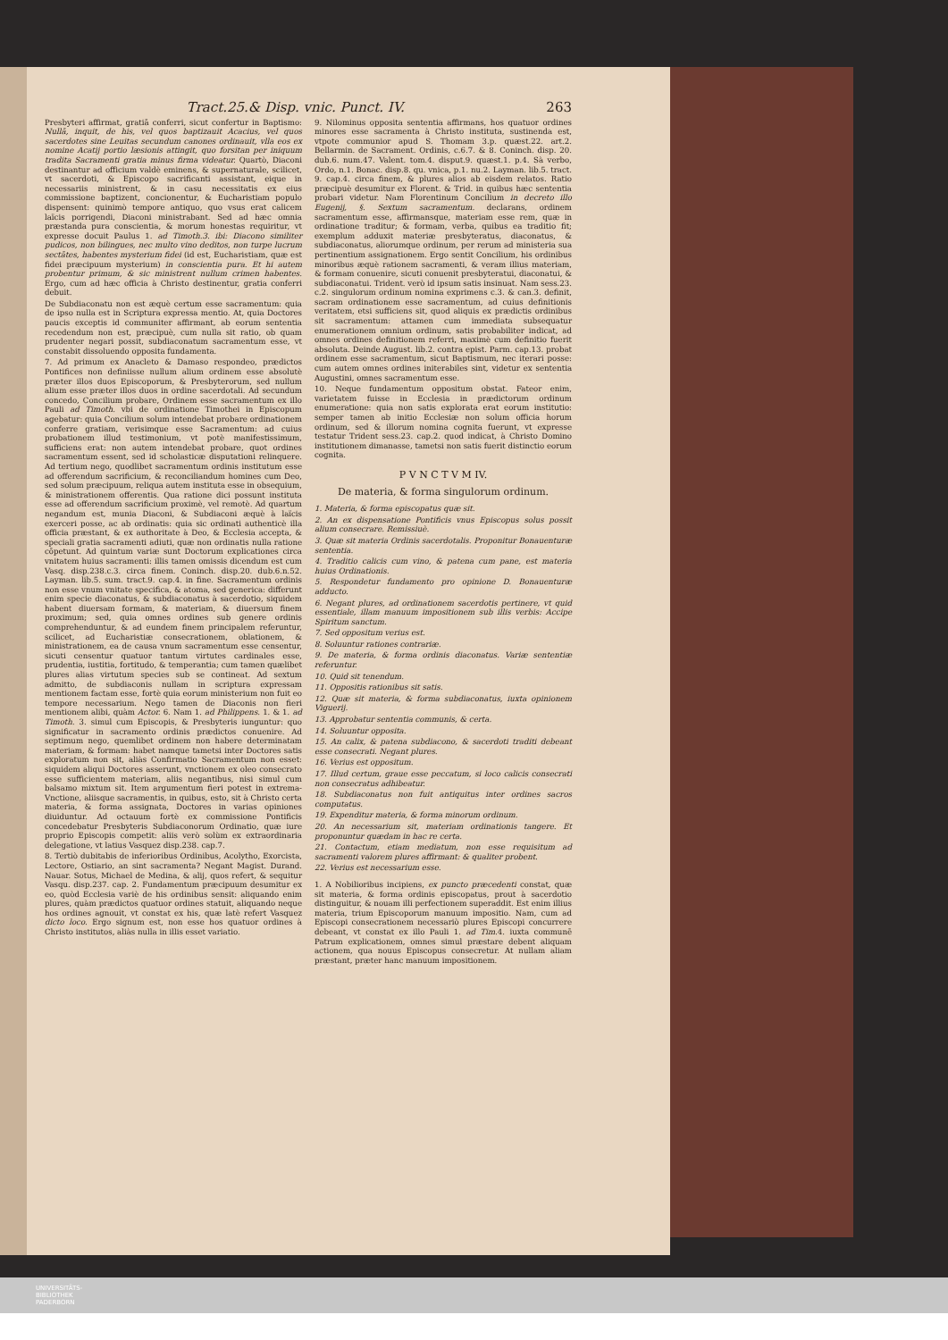Tract.25.& Disp. vnic. Punct. IV. 263
Presbyteri affirmat, gratiā conferri, sicut confertur in Baptismo: Nullā, inquit, de his, vel quos baptizauit Acacius, vel quos sacerdotes sine Leuitas secundum canones ordinauit, vlla eos ex nomine Acatij portio læsionis attingit, quo forsitan per iniquum tradita Sacramenti gratia minus firma videatur. Quartò, Diaconi destinantur ad officium valdè eminens, & supernaturale, scilicet, vt sacerdoti, & Episcopo sacrificanti assistant, eique in necessariis ministrent, & in casu necessitatis ex eius commissione baptizent, concionentur, & Eucharistiam populo dispensent: quinimò tempore antiquo, quo vsus erat calicem laïcis porrigendi, Diaconi ministrabant. Sed ad hæc omnia præstanda pura conscientia, & morum honestas requiritur, vt expresse docuit Paulus 1. ad Timoth.3. ibi: Diacono similiter pudicos, non bilingues, nec multo vino deditos, non turpe lucrum sectātes, habentes mysterium fidei (id est, Eucharistiam, quæ est fidei præcipuum mysterium) in conscientia pura. Et hi autem probentur primum, & sic ministrent nullum crimen habentes. Ergo, cum ad hæc officia à Christo destinentur, gratia conferri debuit.
De Subdiaconatu non est æquè certum esse sacramentum: quia de ipso nulla est in Scriptura expressa mentio. At, quia Doctores paucis exceptis id communiter affirmant, ab eorum sententia recedendum non est, præcipuè, cum nulla sit ratio, ob quam prudenter negari possit, subdiaconatum sacramentum esse, vt constabit dissoluendo opposita fundamenta.
7. Ad primum ex Anacleto & Damaso respondeo, prædictos Pontifices non definiisse nullum alium ordinem esse absolutè præter illos duos Episcoporum, & Presbyterorum, sed nullum alium esse præter illos duos in ordine sacerdotali. Ad secundum concedo, Concilium probare, Ordinem esse sacramentum ex illo Pauli ad Timoth. vbi de ordinatione Timothei in Episcopum agebatur: quia Concilium solum intendebat probare ordinationem conferre gratiam, verisimque esse Sacramentum: ad cuius probationem illud testimonium, vt potè manifestissimum, sufficiens erat: non autem intendebat probare, quot ordines sacramentum essent, sed id scholasticæ disputationi relinquere. Ad tertium nego, quodlibet sacramentum ordinis institutum esse ad offerendum sacrificium, & reconciliandum homines cum Deo, sed solum præcipuum, reliqua autem instituta esse in obsequium, & ministrationem offerentis. Qua ratione dici possunt instituta esse ad offerendum sacrificium proximè, vel remotè. Ad quartum negandum est, munia Diaconi, & Subdiaconi æquè à laïcis exerceri posse, ac ab ordinatis: quia sic ordinati authenticè illa officia præstant, & ex authoritate à Deo, & Ecclesia accepta, & speciali gratia sacramenti adiuti, quæ non ordinatis nulla ratione cōpetunt. Ad quintum variæ sunt Doctorum explicationes circa vnitatem huius sacramenti: illis tamen omissis dicendum est cum Vasq. disp.238.c.3. circa finem. Coninch. disp.20. dub.6.n.52. Layman. lib.5. sum. tract.9. cap.4. in fine. Sacramentum ordinis non esse vnum vnitate specifica, & atoma, sed generica: differunt enim specie diaconatus, & subdiaconatus à sacerdotio, siquidem habent diuersam formam, & materiam, & diuersum finem proximum; sed, quia omnes ordines sub genere ordinis comprehenduntur, & ad eundem finem principalem referuntur, scilicet, ad Eucharistiæ consecrationem, oblationem, & ministrationem, ea de causa vnum sacramentum esse censentur, sicuti censentur quatuor tantum virtutes cardinales esse, prudentia, iustitia, fortitudo, & temperantia; cum tamen quælibet plures alias virtutum species sub se contineat. Ad sextum admitto, de subdiaconis nullam in scriptura expressam mentionem factam esse, fortè quia eorum ministerium non fuit eo tempore necessarium. Nego tamen de Diaconis non fieri mentionem alibi, quàm Actor. 6. Nam 1. ad Philippens. 1. & 1. ad Timoth. 3. simul cum Episcopis, & Presbyteris iunguntur: quo significatur in sacramento ordinis prædictos conuenire. Ad septimum nego, quemlibet ordinem non habere determinatam materiam, & formam: habet namque tametsi inter Doctores satis exploratum non sit, aliàs Confirmatio Sacramentum non esset: siquidem aliqui Doctores asserunt, vnctionem ex oleo consecrato esse sufficientem materiam, aliis negantibus, nisi simul cum balsamo mixtum sit. Item argumentum fieri potest in extrema-Vnctione, aliisque sacramentis, in quibus, esto, sit à Christo certa materia, & forma assignata, Doctores in varias opiniones diuiduntur. Ad octauum fortè ex commissione Pontificis concedebatur Presbyteris Subdiaconorum Ordinatio, quæ iure proprio Episcopis competit: aliis verò solùm ex extraordinaria delegatione, vt latius Vasquez disp.238. cap.7.
8. Tertiò dubitabis de inferioribus Ordinibus, Acolytho, Exorcista, Lectore, Ostiario, an sint sacramenta? Negant Magist. Durand. Nauar. Sotus, Michael de Medina, & alij, quos refert, & sequitur Vasqu. disp.237. cap. 2. Fundamentum præcipuum desumitur ex eo, quòd Ecclesia variè de his ordinibus sensit: aliquando enim plures, quàm prædictos quatuor ordines statuit, aliquando neque hos ordines agnouit, vt constat ex his, quæ latè refert Vasquez dicto loco. Ergo signum est, non esse hos quatuor ordines à Christo institutos, aliàs nulla in illis esset variatio.
9. Nilominus opposita sententia affirmans, hos quatuor ordines minores esse sacramenta à Christo instituta, sustinenda est, vtpote communior apud S. Thomam 3.p. quæst.22. art.2. Bellarmin. de Sacrament. Ordinis, c.6.7. & 8. Coninch. disp. 20. dub.6. num.47. Valent. tom.4. disput.9. quæst.1. p.4. Sà verbo, Ordo, n.1. Bonac. disp.8. qu. vnica, p.1. nu.2. Layman. lib.5. tract. 9. cap.4. circa finem, & plures alios ab eisdem relatos. Ratio præcipuè desumitur ex Florent. & Trid. in quibus hæc sententia probari videtur. Nam Florentinum Concilium in decreto illo Eugenij, §. Sextum sacramentum. declarans, ordinem sacramentum esse, affirmansque, materiam esse rem, quæ in ordinatione traditur; & formam, verba, quibus ea traditio fit; exemplum adduxit materiæ presbyteratus, diaconatus, & subdiaconatus, aliorumque ordinum, per rerum ad ministeria sua pertinentium assignationem. Ergo sentit Concilium, his ordinibus minoribus æquè rationem sacramenti, & veram illius materiam, & formam conuenire, sicuti conuenit presbyteratui, diaconatui, & subdiaconatui. Trident. verò id ipsum satis insinuat. Nam sess.23. c.2. singulorum ordinum nomina exprimens c.3. & can.3. definit, sacram ordinationem esse sacramentum, ad cuius definitionis veritatem, etsi sufficiens sit, quod aliquis ex prædictis ordinibus sit sacramentum: attamen cum immediata subsequatur enumerationem omnium ordinum, satis probabiliter indicat, ad omnes ordines definitionem referri, maximè cum definitio fuerit absoluta. Deinde August. lib.2. contra epist. Parm. cap.13. probat ordinem esse sacramentum, sicut Baptismum, nec iterari posse: cum autem omnes ordines initerabiles sint, videtur ex sententia Augustini, omnes sacramentum esse.
10. Neque fundamentum oppositum obstat. Fateor enim, varietatem fuisse in Ecclesia in prædictorum ordinum enumeratione: quia non satis explorata erat eorum institutio: semper tamen ab initio Ecclesiæ non solum officia horum ordinum, sed & illorum nomina cognita fuerunt, vt expresse testatur Trident sess.23. cap.2. quod indicat, à Christo Domino institutionem dimanasse, tametsi non satis fuerit distinctio eorum cognita.
P V N C T V M IV.
De materia, & forma singulorum ordinum.
1. Materia, & forma episcopatus quæ sit.
2. An ex dispensatione Pontificis vnus Episcopus solus possit alium consecrare. Remissiuè.
3. Quæ sit materia Ordinis sacerdotalis. Proponitur Bonauenturæ sententia.
4. Traditio calicis cum vino, & patena cum pane, est materia huius Ordinationis.
5. Respondetur fundamento pro opinione D. Bonauenturæ adducto.
6. Negant plures, ad ordinationem sacerdotis pertinere, vt quid essentiale, illam manuum impositionem sub illis verbis: Accipe Spiritum sanctum.
7. Sed oppositum verius est.
8. Soluuntur rationes contrariæ.
9. De materia, & forma ordinis diaconatus. Variæ sententiæ referuntur.
10. Quid sit tenendum.
11. Oppositis rationibus sit satis.
12. Quæ sit materia, & forma subdiaconatus, iuxta opinionem Viguerij.
13. Approbatur sententia communis, & certa.
14. Soluuntur opposita.
15. An calix, & patena subdiacono, & sacerdoti traditi debeant esse consecrati. Negant plures.
16. Verius est oppositum.
17. Illud certum, graue esse peccatum, si loco calicis consecrati non consecratus adhibeatur.
18. Subdiaconatus non fuit antiquitus inter ordines sacros computatus.
19. Expenditur materia, & forma minorum ordinum.
20. An necessarium sit, materiam ordinationis tangere. Et proponuntur quædam in hac re certa.
21. Contactum, etiam mediatum, non esse requisitum ad sacramenti valorem plures affirmant: & qualiter probent.
22. Verius est necessarium esse.
1. A Nobilioribus incipiens, ex puncto præcedenti constat, quæ sit materia, & forma ordinis episcopatus, prout à sacerdotio distinguitur, & nouam illi perfectionem superaddit. Est enim illius materia, trium Episcoporum manuum impositio. Nam, cum ad Episcopi consecrationem necessariò plures Episcopi concurrere debeant, vt constat ex illo Pauli 1. ad Tim. 4. iuxta communē Patrum explicationem, omnes simul præstare debent aliquam actionem, qua nouus Episcopus consecretur. At nullam aliam præstant, præter hanc manuum impositionem.
UNIVERSITÄTS-
BIBLIOTHEK
PADERBORN